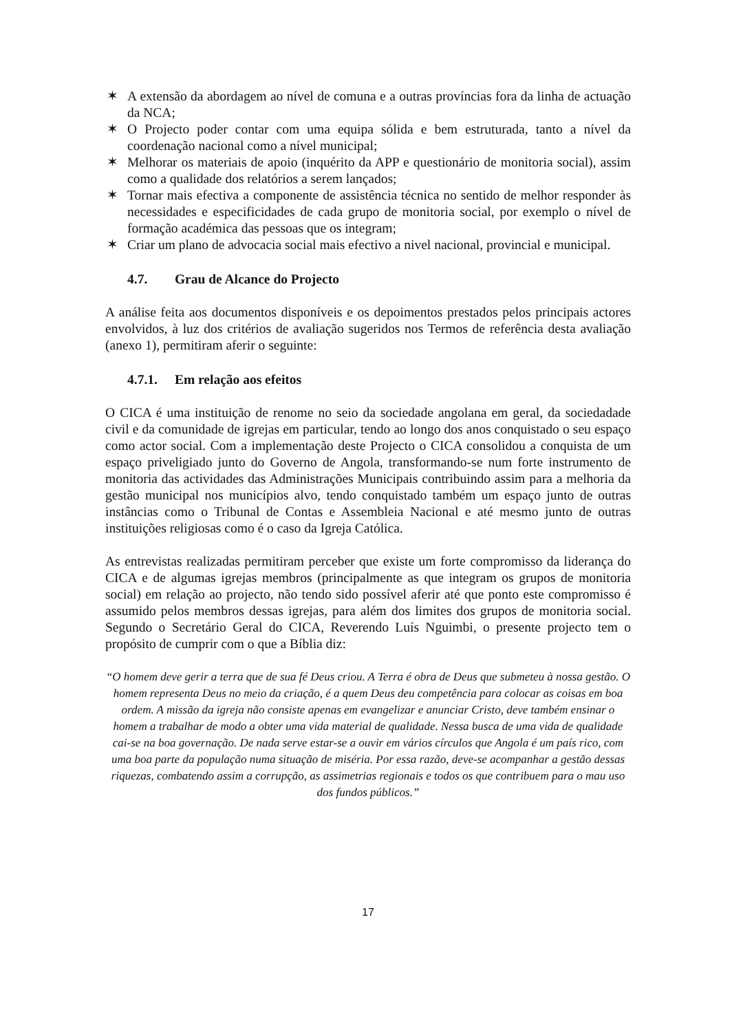✶ A extensão da abordagem ao nível de comuna e a outras províncias fora da linha de actuação da NCA;
✶ O Projecto poder contar com uma equipa sólida e bem estruturada, tanto a nível da coordenação nacional como a nível municipal;
✶ Melhorar os materiais de apoio (inquérito da APP e questionário de monitoria social), assim como a qualidade dos relatórios a serem lançados;
✶ Tornar mais efectiva a componente de assistência técnica no sentido de melhor responder às necessidades e especificidades de cada grupo de monitoria social, por exemplo o nível de formação académica das pessoas que os integram;
✶ Criar um plano de advocacia social mais efectivo a nivel nacional, provincial e municipal.
4.7. Grau de Alcance do Projecto
A análise feita aos documentos disponíveis e os depoimentos prestados pelos principais actores envolvidos, à luz dos critérios de avaliação sugeridos nos Termos de referência desta avaliação (anexo 1), permitiram aferir o seguinte:
4.7.1. Em relação aos efeitos
O CICA é uma instituição de renome no seio da sociedade angolana em geral, da sociedadade civil e da comunidade de igrejas em particular, tendo ao longo dos anos conquistado o seu espaço como actor social. Com a implementação deste Projecto o CICA consolidou a conquista de um espaço priveligiado junto do Governo de Angola, transformando-se num forte instrumento de monitoria das actividades das Administrações Municipais contribuindo assim para a melhoria da gestão municipal nos municípios alvo, tendo conquistado também um espaço junto de outras instâncias como o Tribunal de Contas e Assembleia Nacional e até mesmo junto de outras instituições religiosas como é o caso da Igreja Católica.
As entrevistas realizadas permitiram perceber que existe um forte compromisso da liderança do CICA e de algumas igrejas membros (principalmente as que integram os grupos de monitoria social) em relação ao projecto, não tendo sido possível aferir até que ponto este compromisso é assumido pelos membros dessas igrejas, para além dos limites dos grupos de monitoria social. Segundo o Secretário Geral do CICA, Reverendo Luís Nguimbi, o presente projecto tem o propósito de cumprir com o que a Bíblia diz:
“O homem deve gerir a terra que de sua fé Deus criou. A Terra é obra de Deus que submeteu à nossa gestão. O homem representa Deus no meio da criação, é a quem Deus deu competência para colocar as coisas em boa ordem. A missão da igreja não consiste apenas em evangelizar e anunciar Cristo, deve também ensinar o homem a trabalhar de modo a obter uma vida material de qualidade. Nessa busca de uma vida de qualidade cai-se na boa governação. De nada serve estar-se a ouvir em vários círculos que Angola é um país rico, com uma boa parte da população numa situação de miséria. Por essa razão, deve-se acompanhar a gestão dessas riquezas, combatendo assim a corrupção, as assimetrias regionais e todos os que contribuem para o mau uso dos fundos públicos.”
17